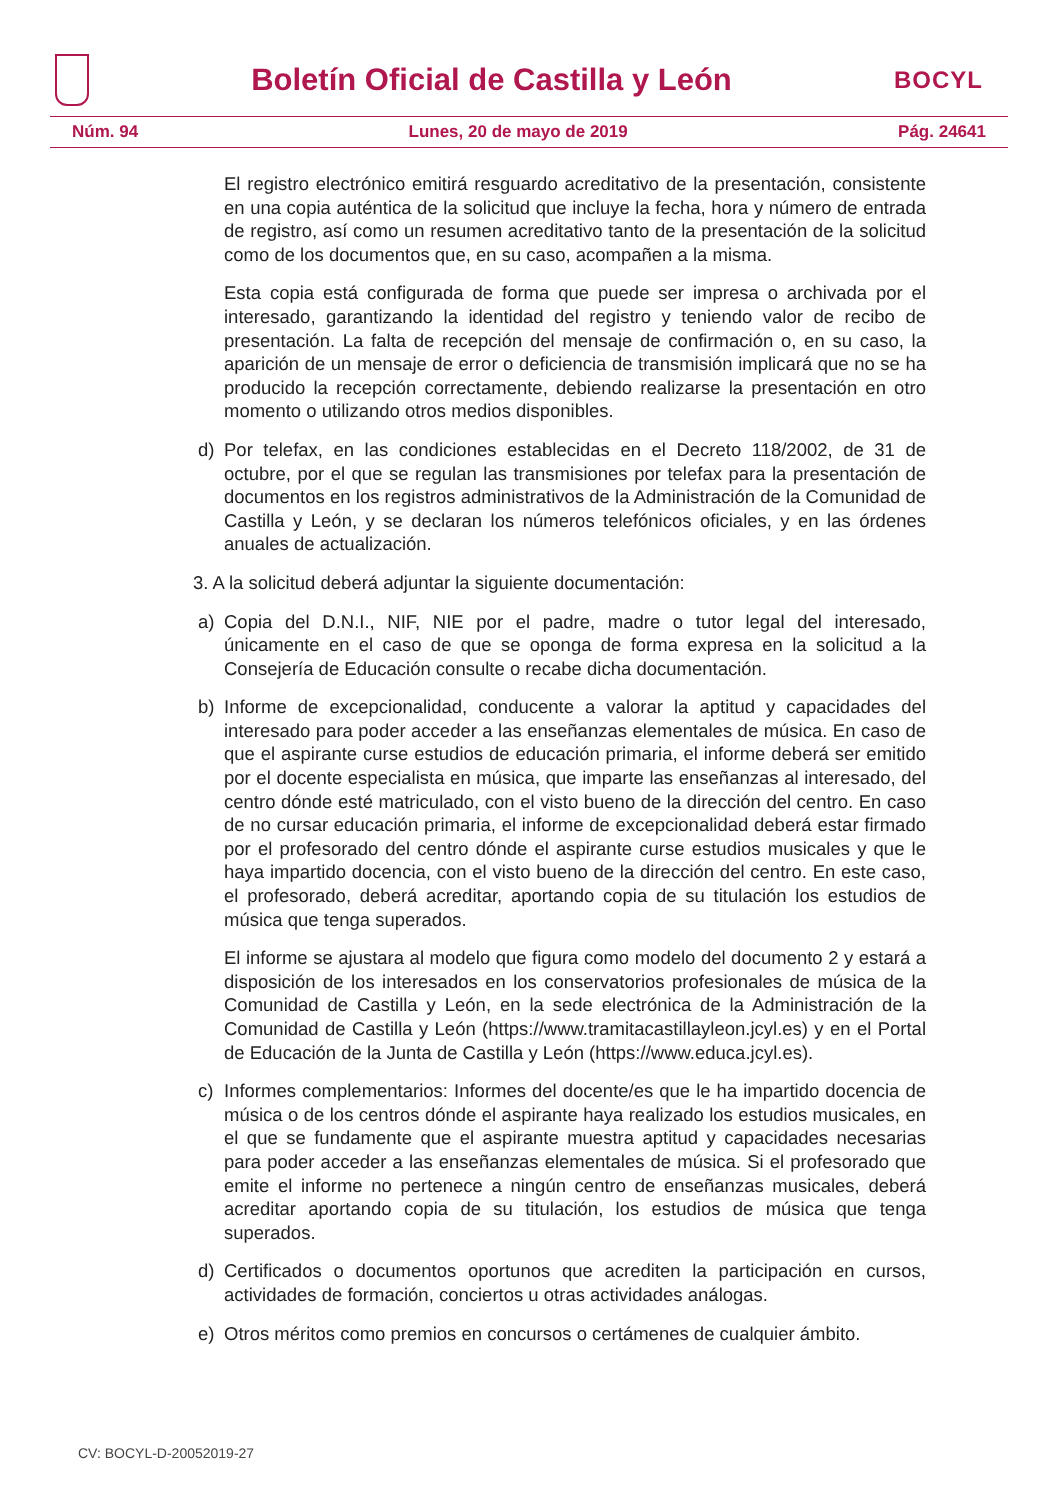Boletín Oficial de Castilla y León
BOCYL
Núm. 94 Lunes, 20 de mayo de 2019 Pág. 24641
El registro electrónico emitirá resguardo acreditativo de la presentación, consistente en una copia auténtica de la solicitud que incluye la fecha, hora y número de entrada de registro, así como un resumen acreditativo tanto de la presentación de la solicitud como de los documentos que, en su caso, acompañen a la misma.
Esta copia está configurada de forma que puede ser impresa o archivada por el interesado, garantizando la identidad del registro y teniendo valor de recibo de presentación. La falta de recepción del mensaje de confirmación o, en su caso, la aparición de un mensaje de error o deficiencia de transmisión implicará que no se ha producido la recepción correctamente, debiendo realizarse la presentación en otro momento o utilizando otros medios disponibles.
d) Por telefax, en las condiciones establecidas en el Decreto 118/2002, de 31 de octubre, por el que se regulan las transmisiones por telefax para la presentación de documentos en los registros administrativos de la Administración de la Comunidad de Castilla y León, y se declaran los números telefónicos oficiales, y en las órdenes anuales de actualización.
3. A la solicitud deberá adjuntar la siguiente documentación:
a) Copia del D.N.I., NIF, NIE por el padre, madre o tutor legal del interesado, únicamente en el caso de que se oponga de forma expresa en la solicitud a la Consejería de Educación consulte o recabe dicha documentación.
b) Informe de excepcionalidad, conducente a valorar la aptitud y capacidades del interesado para poder acceder a las enseñanzas elementales de música. En caso de que el aspirante curse estudios de educación primaria, el informe deberá ser emitido por el docente especialista en música, que imparte las enseñanzas al interesado, del centro dónde esté matriculado, con el visto bueno de la dirección del centro. En caso de no cursar educación primaria, el informe de excepcionalidad deberá estar firmado por el profesorado del centro dónde el aspirante curse estudios musicales y que le haya impartido docencia, con el visto bueno de la dirección del centro. En este caso, el profesorado, deberá acreditar, aportando copia de su titulación los estudios de música que tenga superados.
El informe se ajustara al modelo que figura como modelo del documento 2 y estará a disposición de los interesados en los conservatorios profesionales de música de la Comunidad de Castilla y León, en la sede electrónica de la Administración de la Comunidad de Castilla y León (https://www.tramitacastillayleon.jcyl.es) y en el Portal de Educación de la Junta de Castilla y León (https://www.educa.jcyl.es).
c) Informes complementarios: Informes del docente/es que le ha impartido docencia de música o de los centros dónde el aspirante haya realizado los estudios musicales, en el que se fundamente que el aspirante muestra aptitud y capacidades necesarias para poder acceder a las enseñanzas elementales de música. Si el profesorado que emite el informe no pertenece a ningún centro de enseñanzas musicales, deberá acreditar aportando copia de su titulación, los estudios de música que tenga superados.
d) Certificados o documentos oportunos que acrediten la participación en cursos, actividades de formación, conciertos u otras actividades análogas.
e) Otros méritos como premios en concursos o certámenes de cualquier ámbito.
CV: BOCYL-D-20052019-27